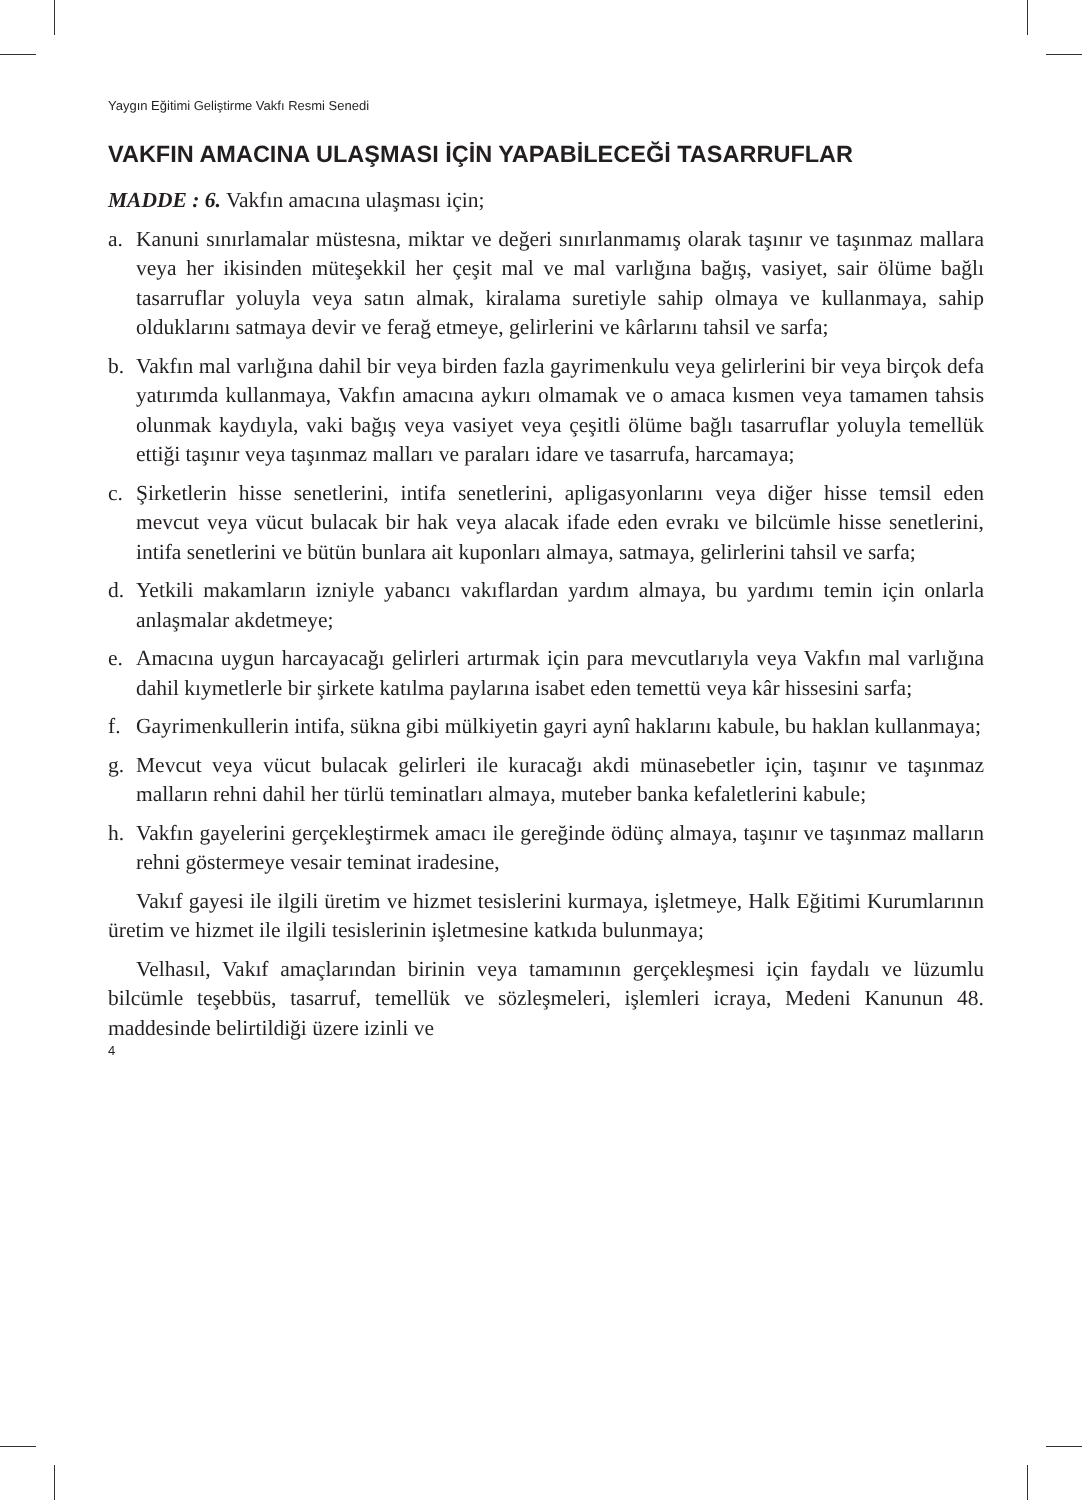Yaygın Eğitimi Geliştirme Vakfı Resmi Senedi
VAKFIN AMACINA ULAŞMASI İÇİN YAPABİLECEĞİ TASARRUFLAR
MADDE : 6. Vakfın amacına ulaşması için;
a. Kanuni sınırlamalar müstesna, miktar ve değeri sınırlanmamış olarak taşınır ve taşınmaz mallara veya her ikisinden müteşekkil her çeşit mal ve mal varlığına bağış, vasiyet, sair ölüme bağlı tasarruflar yoluyla veya satın almak, kiralama suretiyle sahip olmaya ve kullanmaya, sahip olduklarını satmaya devir ve ferağ etmeye, gelirlerini ve kârlarını tahsil ve sarfa;
b. Vakfın mal varlığına dahil bir veya birden fazla gayrimenkulu veya gelirlerini bir veya birçok defa yatırımda kullanmaya, Vakfın amacına aykırı olmamak ve o amaca kısmen veya tamamen tahsis olunmak kaydıyla, vaki bağış veya vasiyet veya çeşitli ölüme bağlı tasarruflar yoluyla temellük ettiği taşınır veya taşınmaz malları ve paraları idare ve tasarrufa, harcamaya;
c. Şirketlerin hisse senetlerini, intifa senetlerini, apligasyonlarını veya diğer hisse temsil eden mevcut veya vücut bulacak bir hak veya alacak ifade eden evrakı ve bilcümle hisse senetlerini, intifa senetlerini ve bütün bunlara ait kuponları almaya, satmaya, gelirlerini tahsil ve sarfa;
d. Yetkili makamların izniyle yabancı vakıflardan yardım almaya, bu yardımı temin için onlarla anlaşmalar akdetmeye;
e. Amacına uygun harcayacağı gelirleri artırmak için para mevcutlarıyla veya Vakfın mal varlığına dahil kıymetlerle bir şirkete katılma paylarına isabet eden temettü veya kâr hissesini sarfa;
f. Gayrimenkullerin intifa, sükna gibi mülkiyetin gayri aynî haklarını kabule, bu haklan kullanmaya;
g. Mevcut veya vücut bulacak gelirleri ile kuracağı akdi münasebetler için, taşınır ve taşınmaz malların rehni dahil her türlü teminatları almaya, muteber banka kefaletlerini kabule;
h. Vakfın gayelerini gerçekleştirmek amacı ile gereğinde ödünç almaya, taşınır ve taşınmaz malların rehni göstermeye vesair teminat iradesine,
Vakıf gayesi ile ilgili üretim ve hizmet tesislerini kurmaya, işletmeye, Halk Eğitimi Kurumlarının üretim ve hizmet ile ilgili tesislerinin işletmesine katkıda bulunmaya;
Velhasıl, Vakıf amaçlarından birinin veya tamamının gerçekleşmesi için faydalı ve lüzumlu bilcümle teşebbüs, tasarruf, temellük ve sözleşmeleri, işlemleri icraya, Medeni Kanunun 48. maddesinde belirtildiği üzere izinli ve
4